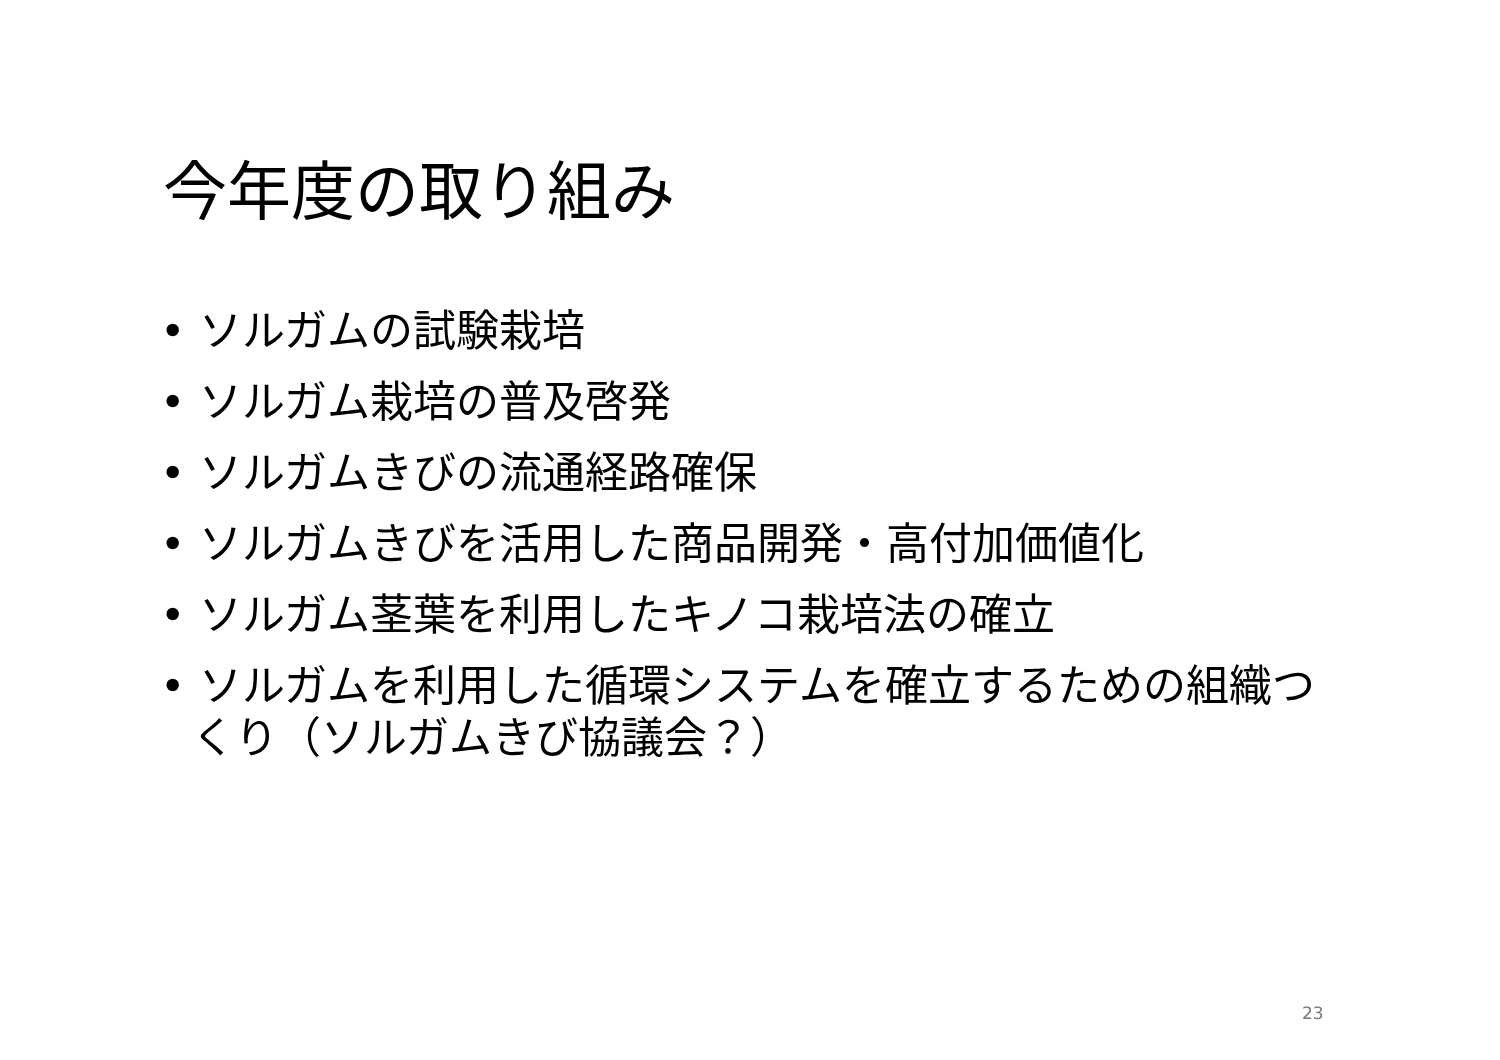今年度の取り組み
• ソルガムの試験栽培
• ソルガム栽培の普及啓発
• ソルガムきびの流通経路確保
• ソルガムきびを活用した商品開発・高付加価値化
• ソルガム茎葉を利用したキノコ栽培法の確立
• ソルガムを利用した循環システムを確立するための組織つくり（ソルガムきび協議会？）
23